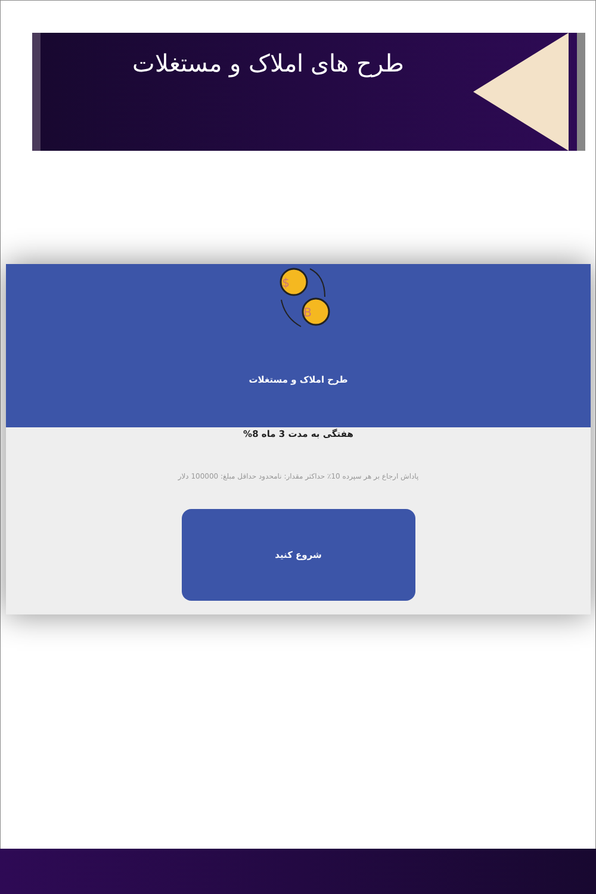طرح های املاک و مستغلات
$
B
طرح املاک و مستغلات
هفتگی به مدت 3 ماه 8%
پاداش ارجاع بر هر سپرده 10٪ حداکثر مقدار: نامحدود حداقل مبلغ: 100000 دلار
شروع کنید